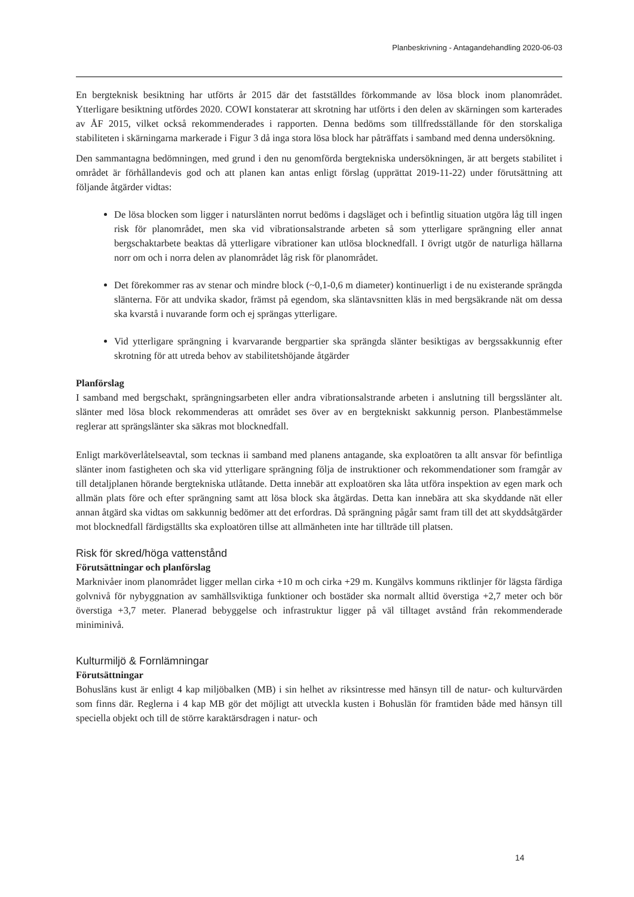Planbeskrivning - Antagandehandling 2020-06-03
En bergteknisk besiktning har utförts år 2015 där det fastställdes förkommande av lösa block inom planområdet. Ytterligare besiktning utfördes 2020. COWI konstaterar att skrotning har utförts i den delen av skärningen som karterades av ÅF 2015, vilket också rekommenderades i rapporten. Denna bedöms som tillfredsställande för den storskaliga stabiliteten i skärningarna markerade i Figur 3 då inga stora lösa block har påträffats i samband med denna undersökning.
Den sammantagna bedömningen, med grund i den nu genomförda bergtekniska undersökningen, är att bergets stabilitet i området är förhållandevis god och att planen kan antas enligt förslag (upprättat 2019-11-22) under förutsättning att följande åtgärder vidtas:
De lösa blocken som ligger i naturslänten norrut bedöms i dagsläget och i befintlig situation utgöra låg till ingen risk för planområdet, men ska vid vibrationsalstrande arbeten så som ytterligare sprängning eller annat bergschaktarbete beaktas då ytterligare vibrationer kan utlösa blocknedfall. I övrigt utgör de naturliga hällarna norr om och i norra delen av planområdet låg risk för planområdet.
Det förekommer ras av stenar och mindre block (~0,1-0,6 m diameter) kontinuerligt i de nu existerande sprängda slänterna. För att undvika skador, främst på egendom, ska släntavsnitten kläs in med bergsäkrande nät om dessa ska kvarstå i nuvarande form och ej sprängas ytterligare.
Vid ytterligare sprängning i kvarvarande bergpartier ska sprängda slänter besiktigas av bergssakkunnig efter skrotning för att utreda behov av stabilitetshöjande åtgärder
Planförslag
I samband med bergschakt, sprängningsarbeten eller andra vibrationsalstrande arbeten i anslutning till bergsslänter alt. slänter med lösa block rekommenderas att området ses över av en bergtekniskt sakkunnig person. Planbestämmelse reglerar att sprängslänter ska säkras mot blocknedfall.
Enligt marköverlåtelseavtal, som tecknas ii samband med planens antagande, ska exploatören ta allt ansvar för befintliga slänter inom fastigheten och ska vid ytterligare sprängning följa de instruktioner och rekommendationer som framgår av till detaljplanen hörande bergtekniska utlåtande. Detta innebär att exploatören ska låta utföra inspektion av egen mark och allmän plats före och efter sprängning samt att lösa block ska åtgärdas. Detta kan innebära att ska skyddande nät eller annan åtgärd ska vidtas om sakkunnig bedömer att det erfordras. Då sprängning pågår samt fram till det att skyddsåtgärder mot blocknedfall färdigställts ska exploatören tillse att allmänheten inte har tillträde till platsen.
Risk för skred/höga vattenstånd
Förutsättningar och planförslag
Marknivåer inom planområdet ligger mellan cirka +10 m och cirka +29 m. Kungälvs kommuns riktlinjer för lägsta färdiga golvnivå för nybyggnation av samhällsviktiga funktioner och bostäder ska normalt alltid överstiga +2,7 meter och bör överstiga +3,7 meter. Planerad bebyggelse och infrastruktur ligger på väl tilltaget avstånd från rekommenderade miniminivå.
Kulturmiljö & Fornlämningar
Förutsättningar
Bohusläns kust är enligt 4 kap miljöbalken (MB) i sin helhet av riksintresse med hänsyn till de natur- och kulturvärden som finns där. Reglerna i 4 kap MB gör det möjligt att utveckla kusten i Bohuslän för framtiden både med hänsyn till speciella objekt och till de större karaktärsdragen i natur- och
14